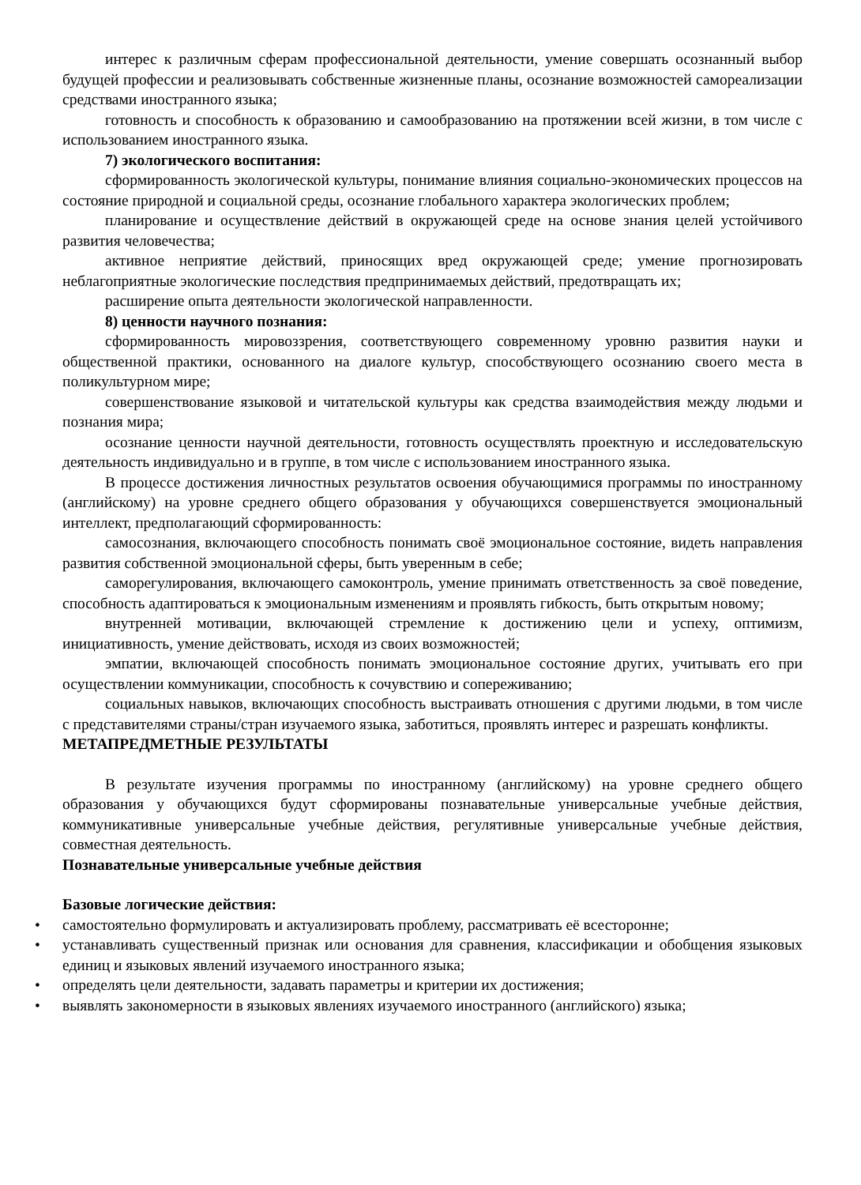интерес к различным сферам профессиональной деятельности, умение совершать осознанный выбор будущей профессии и реализовывать собственные жизненные планы, осознание возможностей самореализации средствами иностранного языка;
готовность и способность к образованию и самообразованию на протяжении всей жизни, в том числе с использованием иностранного языка.
7) экологического воспитания:
сформированность экологической культуры, понимание влияния социально-экономических процессов на состояние природной и социальной среды, осознание глобального характера экологических проблем;
планирование и осуществление действий в окружающей среде на основе знания целей устойчивого развития человечества;
активное неприятие действий, приносящих вред окружающей среде; умение прогнозировать неблагоприятные экологические последствия предпринимаемых действий, предотвращать их;
расширение опыта деятельности экологической направленности.
8) ценности научного познания:
сформированность мировоззрения, соответствующего современному уровню развития науки и общественной практики, основанного на диалоге культур, способствующего осознанию своего места в поликультурном мире;
совершенствование языковой и читательской культуры как средства взаимодействия между людьми и познания мира;
осознание ценности научной деятельности, готовность осуществлять проектную и исследовательскую деятельность индивидуально и в группе, в том числе с использованием иностранного языка.
В процессе достижения личностных результатов освоения обучающимися программы по иностранному (английскому) на уровне среднего общего образования у обучающихся совершенствуется эмоциональный интеллект, предполагающий сформированность:
самосознания, включающего способность понимать своё эмоциональное состояние, видеть направления развития собственной эмоциональной сферы, быть уверенным в себе;
саморегулирования, включающего самоконтроль, умение принимать ответственность за своё поведение, способность адаптироваться к эмоциональным изменениям и проявлять гибкость, быть открытым новому;
внутренней мотивации, включающей стремление к достижению цели и успеху, оптимизм, инициативность, умение действовать, исходя из своих возможностей;
эмпатии, включающей способность понимать эмоциональное состояние других, учитывать его при осуществлении коммуникации, способность к сочувствию и сопереживанию;
социальных навыков, включающих способность выстраивать отношения с другими людьми, в том числе с представителями страны/стран изучаемого языка, заботиться, проявлять интерес и разрешать конфликты.
МЕТАПРЕДМЕТНЫЕ РЕЗУЛЬТАТЫ
В результате изучения программы по иностранному (английскому) на уровне среднего общего образования у обучающихся будут сформированы познавательные универсальные учебные действия, коммуникативные универсальные учебные действия, регулятивные универсальные учебные действия, совместная деятельность.
Познавательные универсальные учебные действия
Базовые логические действия:
• самостоятельно формулировать и актуализировать проблему, рассматривать её всесторонне;
• устанавливать существенный признак или основания для сравнения, классификации и обобщения языковых единиц и языковых явлений изучаемого иностранного языка;
• определять цели деятельности, задавать параметры и критерии их достижения;
• выявлять закономерности в языковых явлениях изучаемого иностранного (английского) языка;